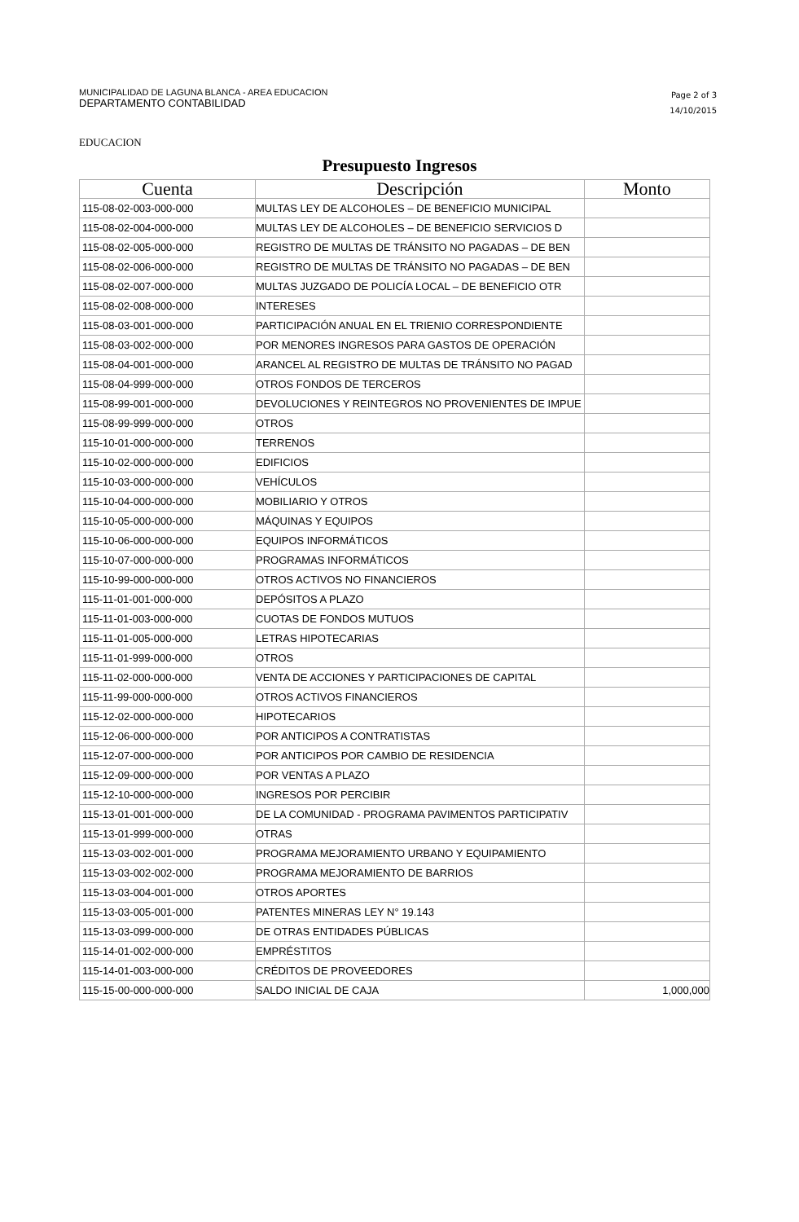MUNICIPALIDAD DE LAGUNA BLANCA - AREA EDUCACION
DEPARTAMENTO CONTABILIDAD
Page 2 of 3
14/10/2015
EDUCACION
Presupuesto Ingresos
| Cuenta | Descripción | Monto |
| --- | --- | --- |
| 115-08-02-003-000-000 | MULTAS LEY DE ALCOHOLES – DE BENEFICIO MUNICIPAL | |
| 115-08-02-004-000-000 | MULTAS LEY DE ALCOHOLES – DE BENEFICIO SERVICIOS D | |
| 115-08-02-005-000-000 | REGISTRO DE MULTAS DE TRÁNSITO NO PAGADAS – DE BEN | |
| 115-08-02-006-000-000 | REGISTRO DE MULTAS DE TRÁNSITO NO PAGADAS – DE BEN | |
| 115-08-02-007-000-000 | MULTAS JUZGADO DE POLICÍA LOCAL – DE BENEFICIO OTR | |
| 115-08-02-008-000-000 | INTERESES | |
| 115-08-03-001-000-000 | PARTICIPACIÓN ANUAL EN EL TRIENIO CORRESPONDIENTE | |
| 115-08-03-002-000-000 | POR MENORES INGRESOS PARA GASTOS DE OPERACIÓN | |
| 115-08-04-001-000-000 | ARANCEL AL REGISTRO DE MULTAS DE TRÁNSITO NO PAGAD | |
| 115-08-04-999-000-000 | OTROS FONDOS DE TERCEROS | |
| 115-08-99-001-000-000 | DEVOLUCIONES Y REINTEGROS NO PROVENIENTES DE IMPUE | |
| 115-08-99-999-000-000 | OTROS | |
| 115-10-01-000-000-000 | TERRENOS | |
| 115-10-02-000-000-000 | EDIFICIOS | |
| 115-10-03-000-000-000 | VEHÍCULOS | |
| 115-10-04-000-000-000 | MOBILIARIO Y OTROS | |
| 115-10-05-000-000-000 | MÁQUINAS Y EQUIPOS | |
| 115-10-06-000-000-000 | EQUIPOS INFORMÁTICOS | |
| 115-10-07-000-000-000 | PROGRAMAS INFORMÁTICOS | |
| 115-10-99-000-000-000 | OTROS ACTIVOS NO FINANCIEROS | |
| 115-11-01-001-000-000 | DEPÓSITOS A PLAZO | |
| 115-11-01-003-000-000 | CUOTAS DE FONDOS MUTUOS | |
| 115-11-01-005-000-000 | LETRAS HIPOTECARIAS | |
| 115-11-01-999-000-000 | OTROS | |
| 115-11-02-000-000-000 | VENTA DE ACCIONES Y PARTICIPACIONES DE CAPITAL | |
| 115-11-99-000-000-000 | OTROS ACTIVOS FINANCIEROS | |
| 115-12-02-000-000-000 | HIPOTECARIOS | |
| 115-12-06-000-000-000 | POR ANTICIPOS A CONTRATISTAS | |
| 115-12-07-000-000-000 | POR ANTICIPOS POR CAMBIO DE RESIDENCIA | |
| 115-12-09-000-000-000 | POR VENTAS A PLAZO | |
| 115-12-10-000-000-000 | INGRESOS POR PERCIBIR | |
| 115-13-01-001-000-000 | DE LA COMUNIDAD - PROGRAMA PAVIMENTOS PARTICIPATIV | |
| 115-13-01-999-000-000 | OTRAS | |
| 115-13-03-002-001-000 | PROGRAMA MEJORAMIENTO URBANO Y EQUIPAMIENTO | |
| 115-13-03-002-002-000 | PROGRAMA MEJORAMIENTO DE BARRIOS | |
| 115-13-03-004-001-000 | OTROS APORTES | |
| 115-13-03-005-001-000 | PATENTES MINERAS LEY N° 19.143 | |
| 115-13-03-099-000-000 | DE OTRAS ENTIDADES PÚBLICAS | |
| 115-14-01-002-000-000 | EMPRÉSTITOS | |
| 115-14-01-003-000-000 | CRÉDITOS DE PROVEEDORES | |
| 115-15-00-000-000-000 | SALDO INICIAL DE CAJA | 1,000,000 |